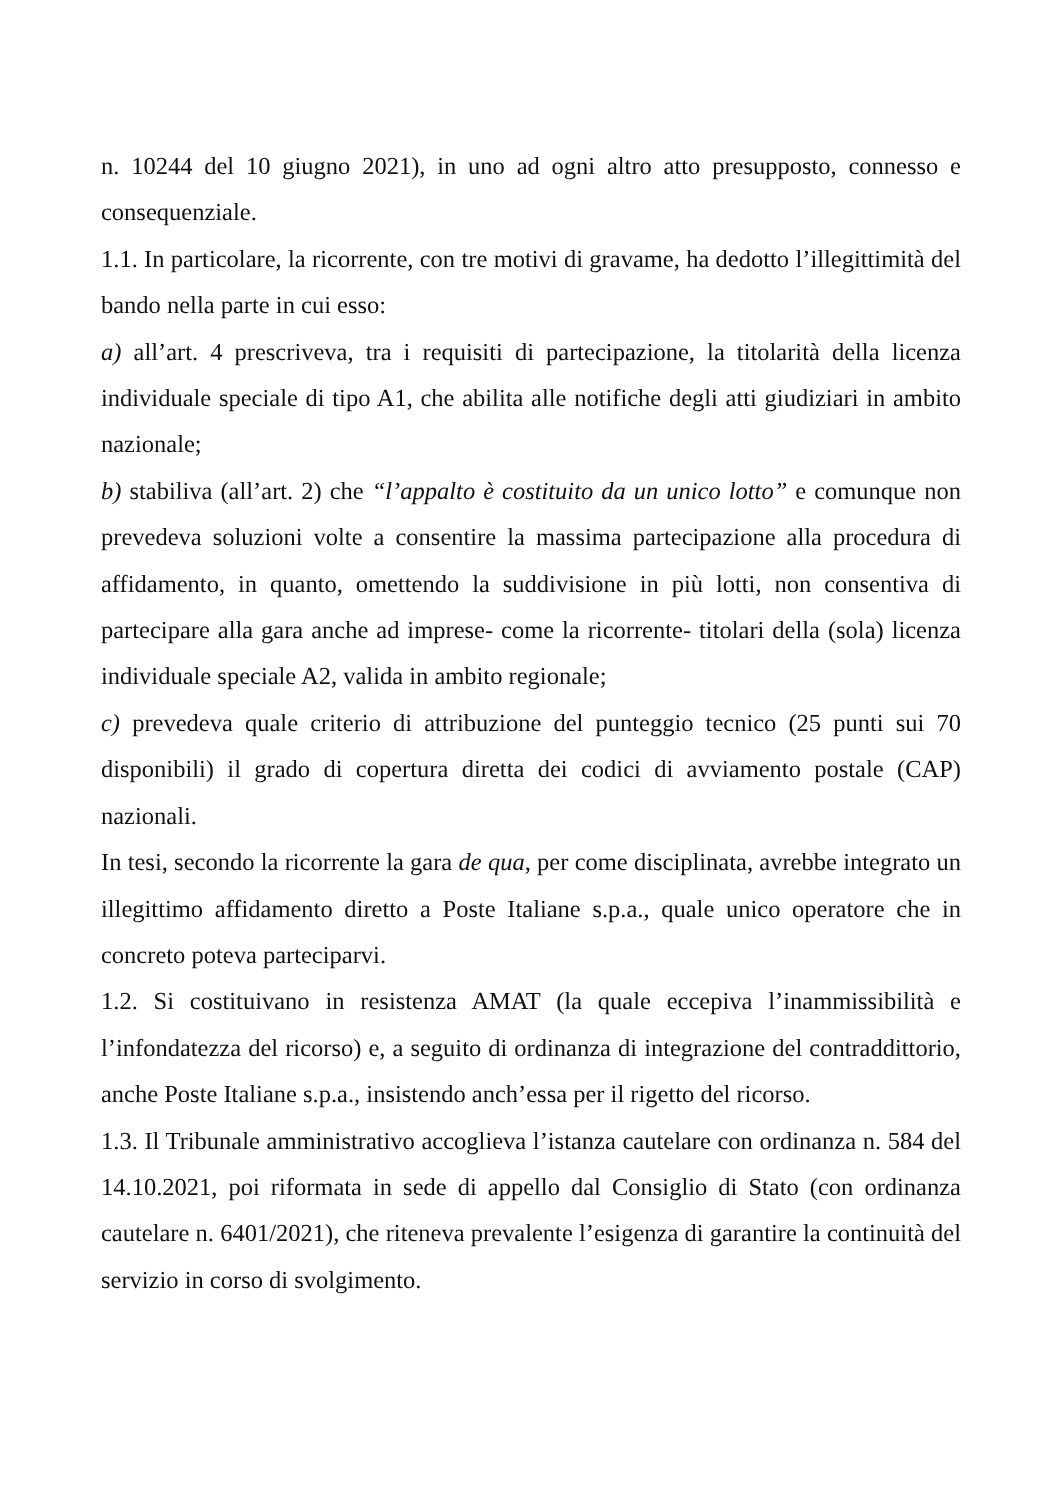n. 10244 del 10 giugno 2021), in uno ad ogni altro atto presupposto, connesso e consequenziale.
1.1. In particolare, la ricorrente, con tre motivi di gravame, ha dedotto l’illegittimità del bando nella parte in cui esso:
a) all’art. 4 prescriveva, tra i requisiti di partecipazione, la titolarità della licenza individuale speciale di tipo A1, che abilita alle notifiche degli atti giudiziari in ambito nazionale;
b) stabiliva (all’art. 2) che “l’appalto è costituito da un unico lotto” e comunque non prevedeva soluzioni volte a consentire la massima partecipazione alla procedura di affidamento, in quanto, omettendo la suddivisione in più lotti, non consentiva di partecipare alla gara anche ad imprese- come la ricorrente- titolari della (sola) licenza individuale speciale A2, valida in ambito regionale;
c) prevedeva quale criterio di attribuzione del punteggio tecnico (25 punti sui 70 disponibili) il grado di copertura diretta dei codici di avviamento postale (CAP) nazionali.
In tesi, secondo la ricorrente la gara de qua, per come disciplinata, avrebbe integrato un illegittimo affidamento diretto a Poste Italiane s.p.a., quale unico operatore che in concreto poteva parteciparvi.
1.2. Si costituivano in resistenza AMAT (la quale eccepiva l’inammissibilità e l’infondatezza del ricorso) e, a seguito di ordinanza di integrazione del contraddittorio, anche Poste Italiane s.p.a., insistendo anch’essa per il rigetto del ricorso.
1.3. Il Tribunale amministrativo accoglieva l’istanza cautelare con ordinanza n. 584 del 14.10.2021, poi riformata in sede di appello dal Consiglio di Stato (con ordinanza cautelare n. 6401/2021), che riteneva prevalente l’esigenza di garantire la continuità del servizio in corso di svolgimento.